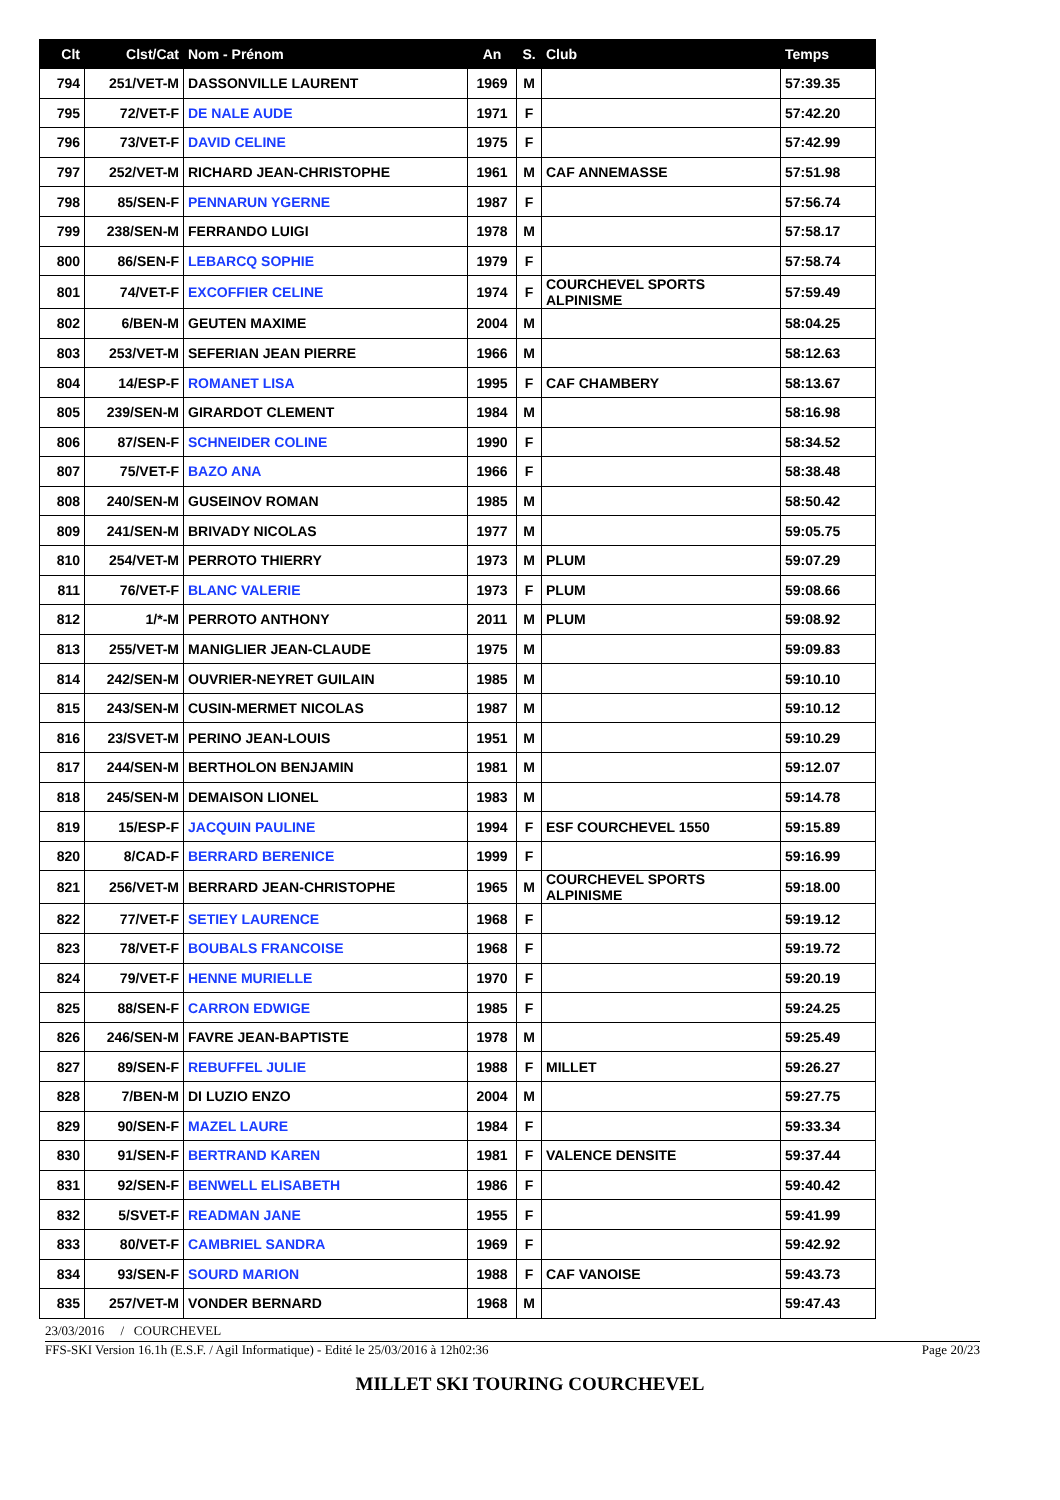| Clt | Clst/Cat | Nom - Prénom | An | S. | Club | Temps |
| --- | --- | --- | --- | --- | --- | --- |
| 794 | 251/VET-M | DASSONVILLE LAURENT | 1969 | M | | 57:39.35 |
| 795 | 72/VET-F | DE NALE AUDE | 1971 | F | | 57:42.20 |
| 796 | 73/VET-F | DAVID CELINE | 1975 | F | | 57:42.99 |
| 797 | 252/VET-M | RICHARD JEAN-CHRISTOPHE | 1961 | M | CAF ANNEMASSE | 57:51.98 |
| 798 | 85/SEN-F | PENNARUN YGERNE | 1987 | F | | 57:56.74 |
| 799 | 238/SEN-M | FERRANDO LUIGI | 1978 | M | | 57:58.17 |
| 800 | 86/SEN-F | LEBARCQ SOPHIE | 1979 | F | | 57:58.74 |
| 801 | 74/VET-F | EXCOFFIER CELINE | 1974 | F | COURCHEVEL SPORTS ALPINISME | 57:59.49 |
| 802 | 6/BEN-M | GEUTEN MAXIME | 2004 | M | | 58:04.25 |
| 803 | 253/VET-M | SEFERIAN JEAN PIERRE | 1966 | M | | 58:12.63 |
| 804 | 14/ESP-F | ROMANET LISA | 1995 | F | CAF CHAMBERY | 58:13.67 |
| 805 | 239/SEN-M | GIRARDOT CLEMENT | 1984 | M | | 58:16.98 |
| 806 | 87/SEN-F | SCHNEIDER COLINE | 1990 | F | | 58:34.52 |
| 807 | 75/VET-F | BAZO ANA | 1966 | F | | 58:38.48 |
| 808 | 240/SEN-M | GUSEINOV ROMAN | 1985 | M | | 58:50.42 |
| 809 | 241/SEN-M | BRIVADY NICOLAS | 1977 | M | | 59:05.75 |
| 810 | 254/VET-M | PERROTO THIERRY | 1973 | M | PLUM | 59:07.29 |
| 811 | 76/VET-F | BLANC VALERIE | 1973 | F | PLUM | 59:08.66 |
| 812 | 1/*-M | PERROTO ANTHONY | 2011 | M | PLUM | 59:08.92 |
| 813 | 255/VET-M | MANIGLIER JEAN-CLAUDE | 1975 | M | | 59:09.83 |
| 814 | 242/SEN-M | OUVRIER-NEYRET GUILAIN | 1985 | M | | 59:10.10 |
| 815 | 243/SEN-M | CUSIN-MERMET NICOLAS | 1987 | M | | 59:10.12 |
| 816 | 23/SVET-M | PERINO JEAN-LOUIS | 1951 | M | | 59:10.29 |
| 817 | 244/SEN-M | BERTHOLON BENJAMIN | 1981 | M | | 59:12.07 |
| 818 | 245/SEN-M | DEMAISON LIONEL | 1983 | M | | 59:14.78 |
| 819 | 15/ESP-F | JACQUIN PAULINE | 1994 | F | ESF COURCHEVEL 1550 | 59:15.89 |
| 820 | 8/CAD-F | BERRARD BERENICE | 1999 | F | | 59:16.99 |
| 821 | 256/VET-M | BERRARD JEAN-CHRISTOPHE | 1965 | M | COURCHEVEL SPORTS ALPINISME | 59:18.00 |
| 822 | 77/VET-F | SETIEY LAURENCE | 1968 | F | | 59:19.12 |
| 823 | 78/VET-F | BOUBALS FRANCOISE | 1968 | F | | 59:19.72 |
| 824 | 79/VET-F | HENNE MURIELLE | 1970 | F | | 59:20.19 |
| 825 | 88/SEN-F | CARRON EDWIGE | 1985 | F | | 59:24.25 |
| 826 | 246/SEN-M | FAVRE JEAN-BAPTISTE | 1978 | M | | 59:25.49 |
| 827 | 89/SEN-F | REBUFFEL JULIE | 1988 | F | MILLET | 59:26.27 |
| 828 | 7/BEN-M | DI LUZIO ENZO | 2004 | M | | 59:27.75 |
| 829 | 90/SEN-F | MAZEL LAURE | 1984 | F | | 59:33.34 |
| 830 | 91/SEN-F | BERTRAND KAREN | 1981 | F | VALENCE DENSITE | 59:37.44 |
| 831 | 92/SEN-F | BENWELL ELISABETH | 1986 | F | | 59:40.42 |
| 832 | 5/SVET-F | READMAN JANE | 1955 | F | | 59:41.99 |
| 833 | 80/VET-F | CAMBRIEL SANDRA | 1969 | F | | 59:42.92 |
| 834 | 93/SEN-F | SOURD MARION | 1988 | F | CAF VANOISE | 59:43.73 |
| 835 | 257/VET-M | VONDER BERNARD | 1968 | M | | 59:47.43 |
23/03/2016 / COURCHEVEL
FFS-SKI Version 16.1h (E.S.F. / Agil Informatique) - Edité le 25/03/2016 à 12h02:36 Page 20/23
MILLET SKI TOURING COURCHEVEL